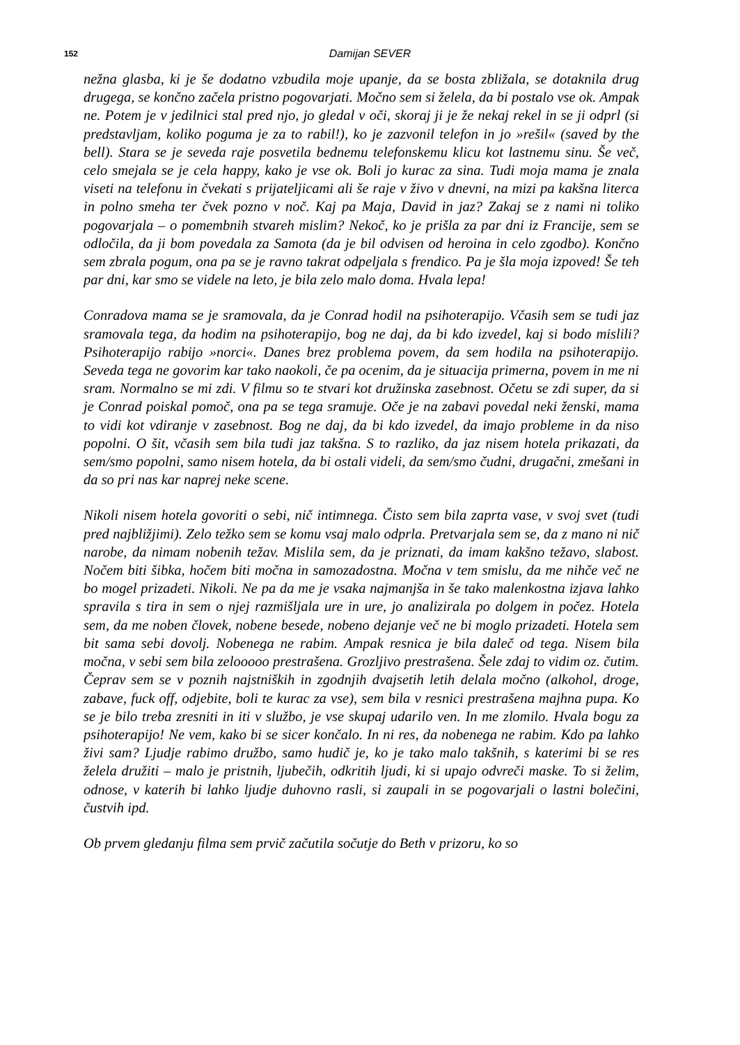152 Damijan SEVER
nežna glasba, ki je še dodatno vzbudila moje upanje, da se bosta zbližala, se dotaknila drug drugega, se končno začela pristno pogovarjati. Močno sem si želela, da bi postalo vse ok. Ampak ne. Potem je v jedilnici stal pred njo, jo gledal v oči, skoraj ji je že nekaj rekel in se ji odprl (si predstavljam, koliko poguma je za to rabil!), ko je zazvonil telefon in jo »rešil« (saved by the bell). Stara se je seveda raje posvetila bednemu telefonskemu klicu kot lastnemu sinu. Še več, celo smejala se je cela happy, kako je vse ok. Boli jo kurac za sina. Tudi moja mama je znala viseti na telefonu in čvekati s prijateljicami ali še raje v živo v dnevni, na mizi pa kakšna literca in polno smeha ter čvek pozno v noč. Kaj pa Maja, David in jaz? Zakaj se z nami ni toliko pogovarjala – o pomembnih stvareh mislim? Nekoč, ko je prišla za par dni iz Francije, sem se odločila, da ji bom povedala za Samota (da je bil odvisen od heroina in celo zgodbo). Končno sem zbrala pogum, ona pa se je ravno takrat odpeljala s frendico. Pa je šla moja izpoved! Še teh par dni, kar smo se videle na leto, je bila zelo malo doma. Hvala lepa!
Conradova mama se je sramovala, da je Conrad hodil na psihoterapijo. Včasih sem se tudi jaz sramovala tega, da hodim na psihoterapijo, bog ne daj, da bi kdo izvedel, kaj si bodo mislili? Psihoterapijo rabijo »norci«. Danes brez problema povem, da sem hodila na psihoterapijo. Seveda tega ne govorim kar tako naokoli, če pa ocenim, da je situacija primerna, povem in me ni sram. Normalno se mi zdi. V filmu so te stvari kot družinska zasebnost. Očetu se zdi super, da si je Conrad poiskal pomoč, ona pa se tega sramuje. Oče je na zabavi povedal neki ženski, mama to vidi kot vdiranje v zasebnost. Bog ne daj, da bi kdo izvedel, da imajo probleme in da niso popolni. O šit, včasih sem bila tudi jaz takšna. S to razliko, da jaz nisem hotela prikazati, da sem/smo popolni, samo nisem hotela, da bi ostali videli, da sem/smo čudni, drugačni, zmešani in da so pri nas kar naprej neke scene.
Nikoli nisem hotela govoriti o sebi, nič intimnega. Čisto sem bila zaprta vase, v svoj svet (tudi pred najbližjimi). Zelo težko sem se komu vsaj malo odprla. Pretvarjala sem se, da z mano ni nič narobe, da nimam nobenih težav. Mislila sem, da je priznati, da imam kakšno težavo, slabost. Nočem biti šibka, hočem biti močna in samozadostna. Močna v tem smislu, da me nihče več ne bo mogel prizadeti. Nikoli. Ne pa da me je vsaka najmanjša in še tako malenkostna izjava lahko spravila s tira in sem o njej razmišljala ure in ure, jo analizirala po dolgem in počez. Hotela sem, da me noben človek, nobene besede, nobeno dejanje več ne bi moglo prizadeti. Hotela sem bit sama sebi dovolj. Nobenega ne rabim. Ampak resnica je bila daleč od tega. Nisem bila močna, v sebi sem bila zelooooo prestrašena. Grozljivo prestrašena. Šele zdaj to vidim oz. čutim. Čeprav sem se v poznih najstniških in zgodnjih dvajsetih letih delala močno (alkohol, droge, zabave, fuck off, odjebite, boli te kurac za vse), sem bila v resnici prestrašena majhna pupa. Ko se je bilo treba zresniti in iti v službo, je vse skupaj udarilo ven. In me zlomilo. Hvala bogu za psihoterapijo! Ne vem, kako bi se sicer končalo. In ni res, da nobenega ne rabim. Kdo pa lahko živi sam? Ljudje rabimo družbo, samo hudič je, ko je tako malo takšnih, s katerimi bi se res želela družiti – malo je pristnih, ljubečih, odkritih ljudi, ki si upajo odvreči maske. To si želim, odnose, v katerih bi lahko ljudje duhovno rasli, si zaupali in se pogovarjali o lastni bolečini, čustvih ipd.
Ob prvem gledanju filma sem prvič začutila sočutje do Beth v prizoru, ko so